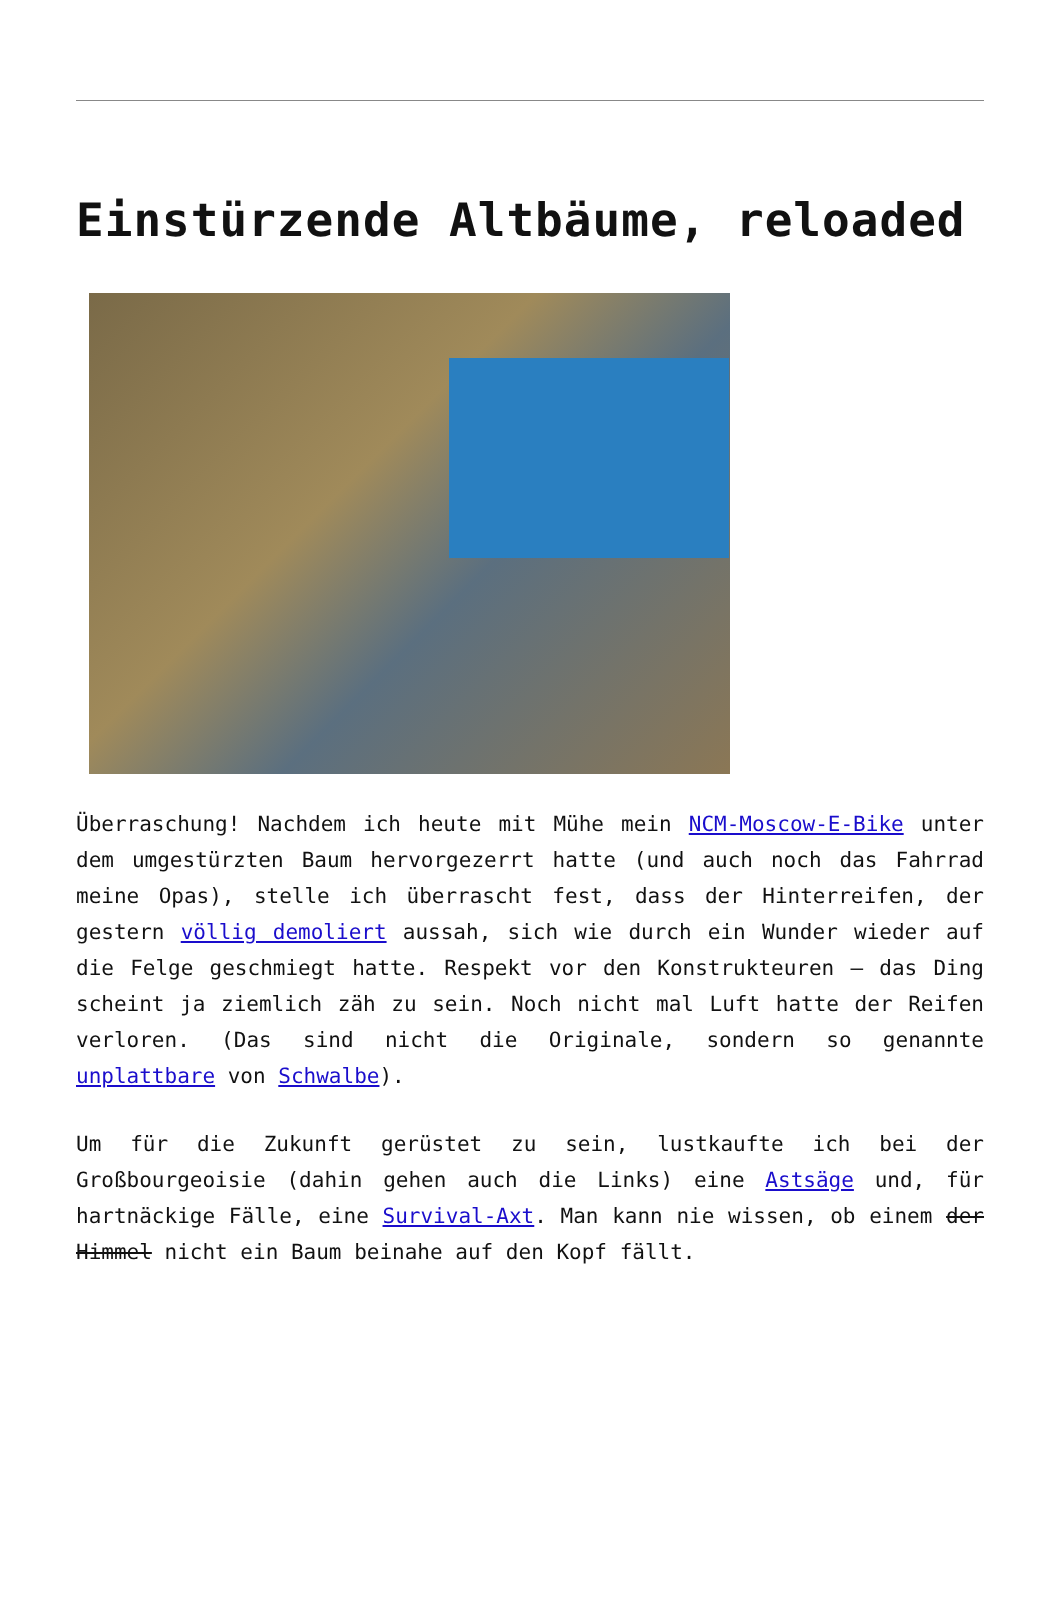Einstürzende Altbäume, reloaded
Überraschung! Nachdem ich heute mit Mühe mein NCM-Moscow-E-Bike unter dem umgestürzten Baum hervorgezerrt hatte (und auch noch das Fahrrad meine Opas), stelle ich überrascht fest, dass der Hinterreifen, der gestern völlig demoliert aussah, sich wie durch ein Wunder wieder auf die Felge geschmiegt hatte. Respekt vor den Konstrukteuren – das Ding scheint ja ziemlich zäh zu sein. Noch nicht mal Luft hatte der Reifen verloren. (Das sind nicht die Originale, sondern so genannte unplattbare von Schwalbe).
Um für die Zukunft gerüstet zu sein, lustkaufte ich bei der Großbourgeoisie (dahin gehen auch die Links) eine Astsäge und, für hartnäckige Fälle, eine Survival-Axt. Man kann nie wissen, ob einem der Himmel nicht ein Baum beinahe auf den Kopf fällt.